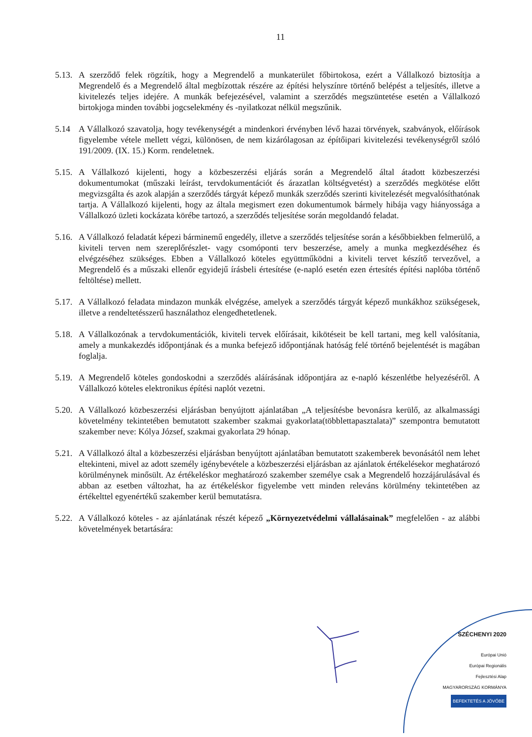11
5.13.
A szerződő felek rögzítik, hogy a Megrendelő a munkaterület főbirtokosa, ezért a Vállalkozó biztosítja a Megrendelő és a Megrendelő által megbízottak részére az építési helyszínre történő belépést a teljesítés, illetve a kivitelezés teljes idejére. A munkák befejezésével, valamint a szerződés megszüntetése esetén a Vállalkozó birtokjoga minden további jogcselekmény és -nyilatkozat nélkül megszűnik.
5.14 A Vállalkozó szavatolja, hogy tevékenységét a mindenkori érvényben lévő hazai törvények, szabványok, előírások figyelembe vétele mellett végzi, különösen, de nem kizárólagosan az építőipari kivitelezési tevékenységről szóló 191/2009. (IX. 15.) Korm. rendeletnek.
5.15.
A Vállalkozó kijelenti, hogy a közbeszerzési eljárás során a Megrendelő által átadott közbeszerzési dokumentumokat (műszaki leírást, tervdokumentációt és árazatlan költségvetést) a szerződés megkötése előtt megvizsgálta és azok alapján a szerződés tárgyát képező munkák szerződés szerinti kivitelezését megvalósíthatónak tartja. A Vállalkozó kijelenti, hogy az általa megismert ezen dokumentumok bármely hibája vagy hiányossága a Vállalkozó üzleti kockázata körébe tartozó, a szerződés teljesítése során megoldandó feladat.
5.16.
A Vállalkozó feladatát képezi bárminemű engedély, illetve a szerződés teljesítése során a későbbiekben felmerülő, a kiviteli terven nem szereplőrészlet- vagy csomóponti terv beszerzése, amely a munka megkezdéséhez és elvégzéséhez szükséges. Ebben a Vállalkozó köteles együttműködni a kiviteli tervet készítő tervezővel, a Megrendelő és a műszaki ellenőr egyidejű írásbeli értesítése (e-napló esetén ezen értesítés építési naplóba történő feltöltése) mellett.
5.17.
A Vállalkozó feladata mindazon munkák elvégzése, amelyek a szerződés tárgyát képező munkákhoz szükségesek, illetve a rendeltetésszerű használathoz elengedhetetlenek.
5.18.
A Vállalkozónak a tervdokumentációk, kiviteli tervek előírásait, kikötéseit be kell tartani, meg kell valósítania, amely a munkakezdés időpontjának és a munka befejező időpontjának hatóság felé történő bejelentését is magában foglalja.
5.19.
A Megrendelő köteles gondoskodni a szerződés aláírásának időpontjára az e-napló készenlétbe helyezéséről. A Vállalkozó köteles elektronikus építési naplót vezetni.
5.20.
A Vállalkozó közbeszerzési eljárásban benyújtott ajánlatában „A teljesítésbe bevonásra kerülő, az alkalmassági követelmény tekintetében bemutatott szakember szakmai gyakorlata(többlettapasztalata)” szempontra bemutatott szakember neve: Kólya József, szakmai gyakorlata 29 hónap.
5.21.
A Vállalkozó által a közbeszerzési eljárásban benyújtott ajánlatában bemutatott szakemberek bevonásától nem lehet eltekinteni, mivel az adott személy igénybevétele a közbeszerzési eljárásban az ajánlatok értékelésekor meghatározó körülménynek minősült. Az értékeléskor meghatározó szakember személye csak a Megrendelő hozzájárulásával és abban az esetben változhat, ha az értékeléskor figyelembe vett minden releváns körülmény tekintetében az értékelttel egyenértékű szakember kerül bemutatásra.
5.22.
A Vállalkozó köteles - az ajánlatának részét képező „Környezetvédelmi vállalásainak” megfelelően - az alábbi követelmények betartására:
SZÉCHENYI 2020
Európai Unió
Európai Regionális
Fejlesztési Alap
MAGYARORSZÁG KORMÁNYA BEFEKTETÉS A JÖVŐBE